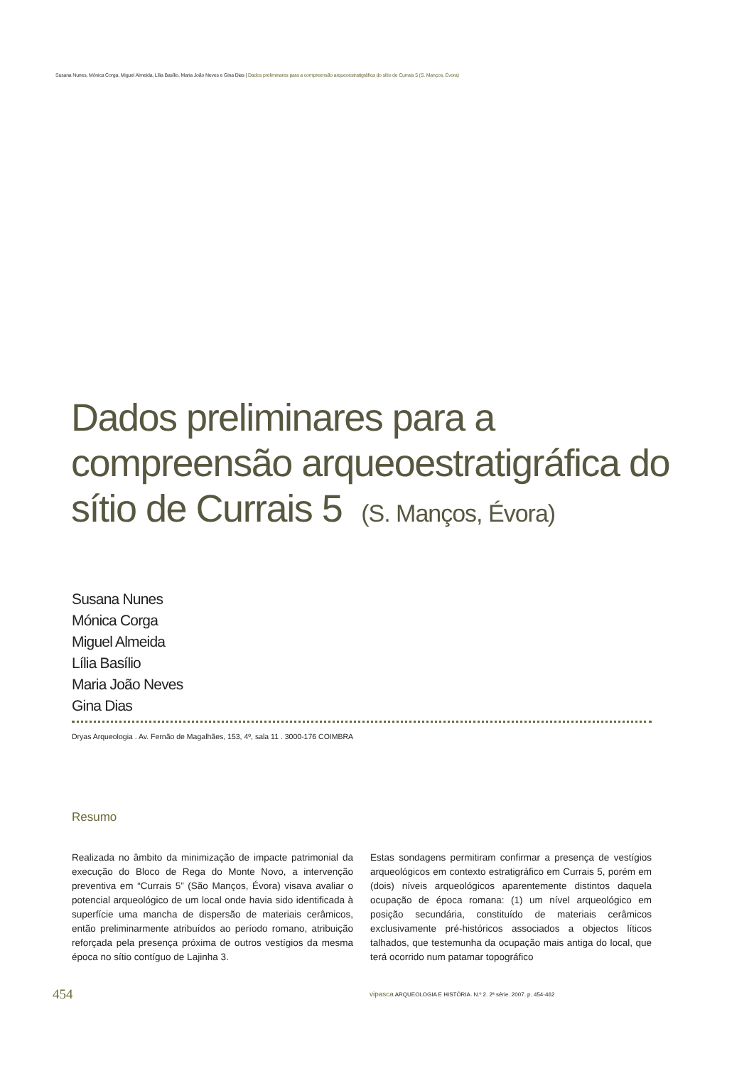Susana Nunes, Mónica Corga, Miguel Almeida, Lília Basílio, Maria João Neves e Gina Dias | Dados preliminares para a compreensão arqueoestratigráfica do sítio de Currais 5 (S. Manços, Évora)
Dados preliminares para a
compreensão arqueoestratigráfica do
sítio de Currais 5 (S. Manços, Évora)
Susana Nunes
Mónica Corga
Miguel Almeida
Lília Basílio
Maria João Neves
Gina Dias
Dryas Arqueologia . Av. Fernão de Magalhães, 153, 4º, sala 11 . 3000-176 COIMBRA
Resumo
Realizada no âmbito da minimização de impacte patrimonial da execução do Bloco de Rega do Monte Novo, a intervenção preventiva em “Currais 5” (São Manços, Évora) visava avaliar o potencial arqueológico de um local onde havia sido identificada à superfície uma mancha de dispersão de materiais cerâmicos, então preliminarmente atribuídos ao período romano, atribuição reforçada pela presença próxima de outros vestígios da mesma época no sítio contíguo de Lajinha 3.
Estas sondagens permitiram confirmar a presença de vestígios arqueológicos em contexto estratigráfico em Currais 5, porém em (dois) níveis arqueológicos aparentemente distintos daquela ocupação de época romana: (1) um nível arqueológico em posição secundária, constituído de materiais cerâmicos exclusivamente pré-históricos associados a objectos líticos talhados, que testemunha da ocupação mais antiga do local, que terá ocorrido num patamar topográfico
454
vipasca ARQUEOLOGIA E HISTÓRIA. N.º 2. 2ª série. 2007. p. 454-462